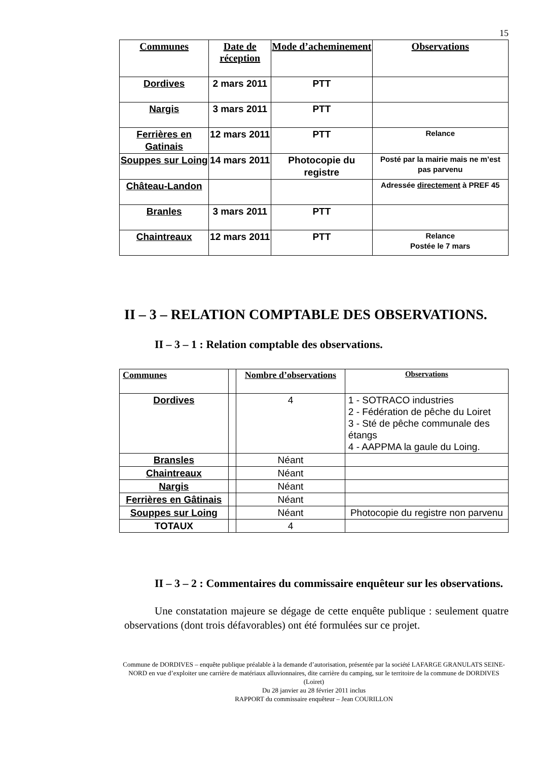15
| Communes | Date de réception | Mode d’acheminement | Observations |
| --- | --- | --- | --- |
| Dordives | 2 mars 2011 | PTT | |
| Nargis | 3 mars 2011 | PTT | |
| Ferrières en Gatinais | 12 mars 2011 | PTT | Relance |
| Souppes sur Loing | 14 mars 2011 | Photocopie du registre | Posté par la mairie mais ne m’est pas parvenu |
| Château-Landon | | | Adressée directement à PREF 45 |
| Branles | 3 mars 2011 | PTT | |
| Chaintreaux | 12 mars 2011 | PTT | Relance Postée le 7 mars |
II – 3 – RELATION COMPTABLE DES OBSERVATIONS.
II – 3 – 1 : Relation comptable des observations.
| Communes | | Nombre d’observations | Observations |
| --- | --- | --- | --- |
| Dordives | | 4 | 1 - SOTRACO industries 2 - Fédération de pêche du Loiret 3 - Sté de pêche communale des étangs 4 - AAPPMA la gaule du Loing. |
| Bransles | | Néant | |
| Chaintreaux | | Néant | |
| Nargis | | Néant | |
| Ferrières en Gâtinais | | Néant | |
| Souppes sur Loing | | Néant | Photocopie du registre non parvenu |
| TOTAUX | | 4 | |
II – 3 – 2 : Commentaires du commissaire enquêteur sur les observations.
Une constatation majeure se dégage de cette enquête publique : seulement quatre observations (dont trois défavorables) ont été formulées sur ce projet.
Commune de DORDIVES – enquête publique préalable à la demande d’autorisation, présentée par la société LAFARGE GRANULATS SEINE-NORD en vue d’exploiter une carrière de matériaux alluvionnaires, dite carrière du camping, sur le territoire de la commune de DORDIVES (Loiret)
Du 28 janvier au 28 février 2011 inclus
RAPPORT du commissaire enquêteur – Jean COURILLON